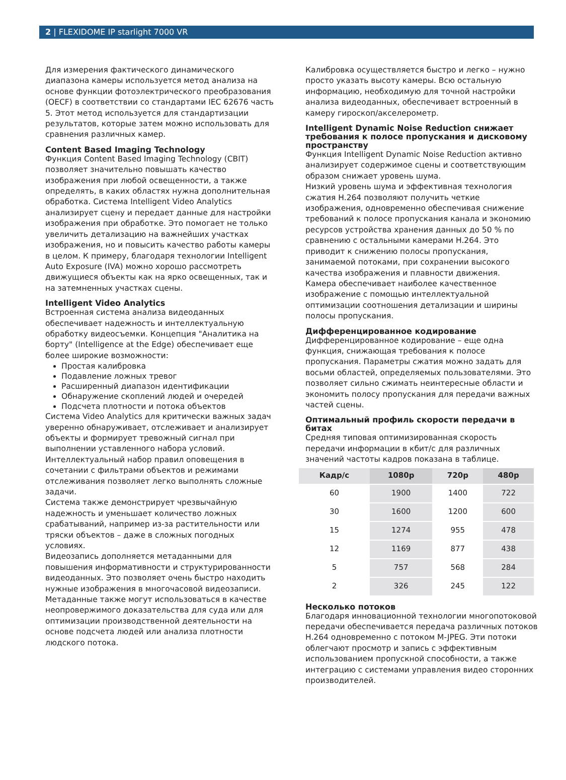2 | FLEXIDOME IP starlight 7000 VR
Для измерения фактического динамического диапазона камеры используется метод анализа на основе функции фотоэлектрического преобразования (OECF) в соответствии со стандартами IEC 62676 часть 5. Этот метод используется для стандартизации результатов, которые затем можно использовать для сравнения различных камер.
Content Based Imaging Technology
Функция Content Based Imaging Technology (CBIT) позволяет значительно повышать качество изображения при любой освещенности, а также определять, в каких областях нужна дополнительная обработка. Система Intelligent Video Analytics анализирует сцену и передает данные для настройки изображения при обработке. Это помогает не только увеличить детализацию на важнейших участках изображения, но и повысить качество работы камеры в целом. К примеру, благодаря технологии Intelligent Auto Exposure (IVA) можно хорошо рассмотреть движущиеся объекты как на ярко освещенных, так и на затемненных участках сцены.
Intelligent Video Analytics
Встроенная система анализа видеоданных обеспечивает надежность и интеллектуальную обработку видеосъемки. Концепция "Аналитика на борту" (Intelligence at the Edge) обеспечивает еще более широкие возможности:
Простая калибровка
Подавление ложных тревог
Расширенный диапазон идентификации
Обнаружение скоплений людей и очередей
Подсчета плотности и потока объектов
Система Video Analytics для критически важных задач уверенно обнаруживает, отслеживает и анализирует объекты и формирует тревожный сигнал при выполнении уставленного набора условий. Интеллектуальный набор правил оповещения в сочетании с фильтрами объектов и режимами отслеживания позволяет легко выполнять сложные задачи.
Система также демонстрирует чрезвычайную надежность и уменьшает количество ложных срабатываний, например из-за растительности или тряски объектов – даже в сложных погодных условиях.
Видеозапись дополняется метаданными для повышения информативности и структурированности видеоданных. Это позволяет очень быстро находить нужные изображения в многочасовой видеозаписи. Метаданные также могут использоваться в качестве неопровержимого доказательства для суда или для оптимизации производственной деятельности на основе подсчета людей или анализа плотности людского потока.
Калибровка осуществляется быстро и легко – нужно просто указать высоту камеры. Всю остальную информацию, необходимую для точной настройки анализа видеоданных, обеспечивает встроенный в камеру гироскоп/акселерометр.
Intelligent Dynamic Noise Reduction снижает требования к полосе пропускания и дисковому пространству
Функция Intelligent Dynamic Noise Reduction активно анализирует содержимое сцены и соответствующим образом снижает уровень шума.
Низкий уровень шума и эффективная технология сжатия H.264 позволяют получить четкие изображения, одновременно обеспечивая снижение требований к полосе пропускания канала и экономию ресурсов устройства хранения данных до 50 % по сравнению с остальными камерами H.264. Это приводит к снижению полосы пропускания, занимаемой потоками, при сохранении высокого качества изображения и плавности движения.
Камера обеспечивает наиболее качественное изображение с помощью интеллектуальной оптимизации соотношения детализации и ширины полосы пропускания.
Дифференцированное кодирование
Дифференцированное кодирование – еще одна функция, снижающая требования к полосе пропускания. Параметры сжатия можно задать для восьми областей, определяемых пользователями. Это позволяет сильно сжимать неинтересные области и экономить полосу пропускания для передачи важных частей сцены.
Оптимальный профиль скорости передачи в битах
Средняя типовая оптимизированная скорость передачи информации в кбит/с для различных значений частоты кадров показана в таблице.
| Кадр/с | 1080p | 720p | 480p |
| --- | --- | --- | --- |
| 60 | 1900 | 1400 | 722 |
| 30 | 1600 | 1200 | 600 |
| 15 | 1274 | 955 | 478 |
| 12 | 1169 | 877 | 438 |
| 5 | 757 | 568 | 284 |
| 2 | 326 | 245 | 122 |
Несколько потоков
Благодаря инновационной технологии многопотоковой передачи обеспечивается передача различных потоков H.264 одновременно с потоком M-JPEG. Эти потоки облегчают просмотр и запись с эффективным использованием пропускной способности, а также интеграцию с системами управления видео сторонних производителей.